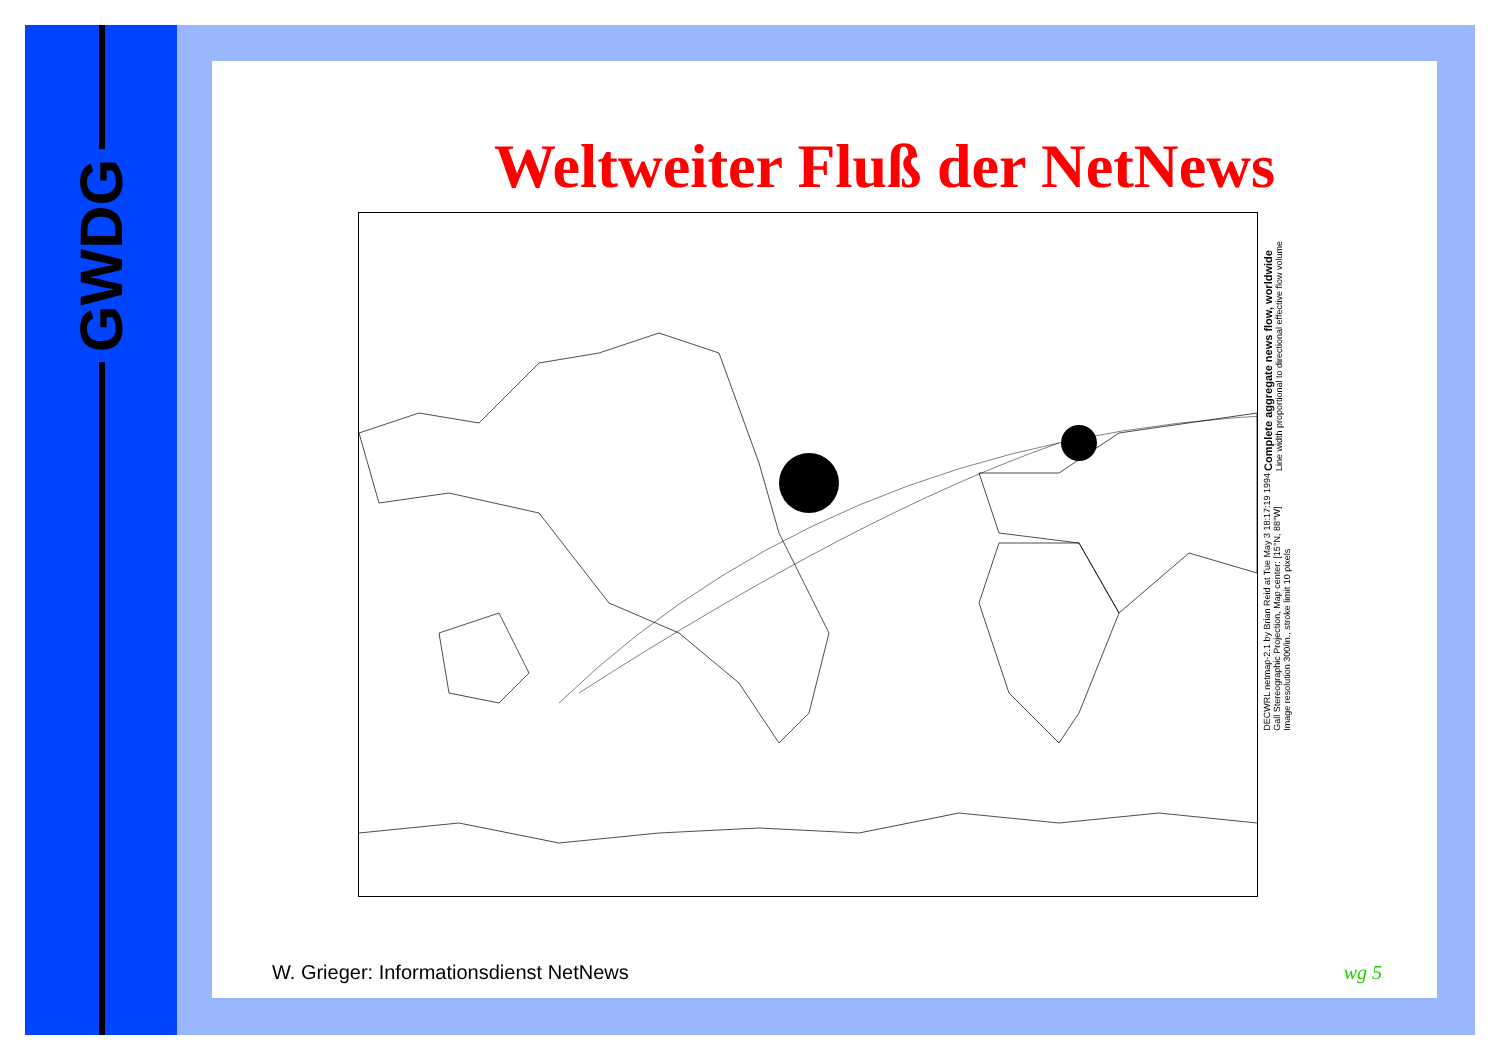GWDG
Weltweiter Fluß der NetNews
Complete aggregate news flow, worldwide
Line width proportional to directional effective flow volume
DECWRL netmap-2.1 by Brian Reid at Tue May 3 18:17:19 1994
Gall Stereographic Projection, Map center: [15°N, 88°W]
Image resolution 300/in., stroke limit 10 pixels
W. Grieger: Informationsdienst NetNews
wg 5